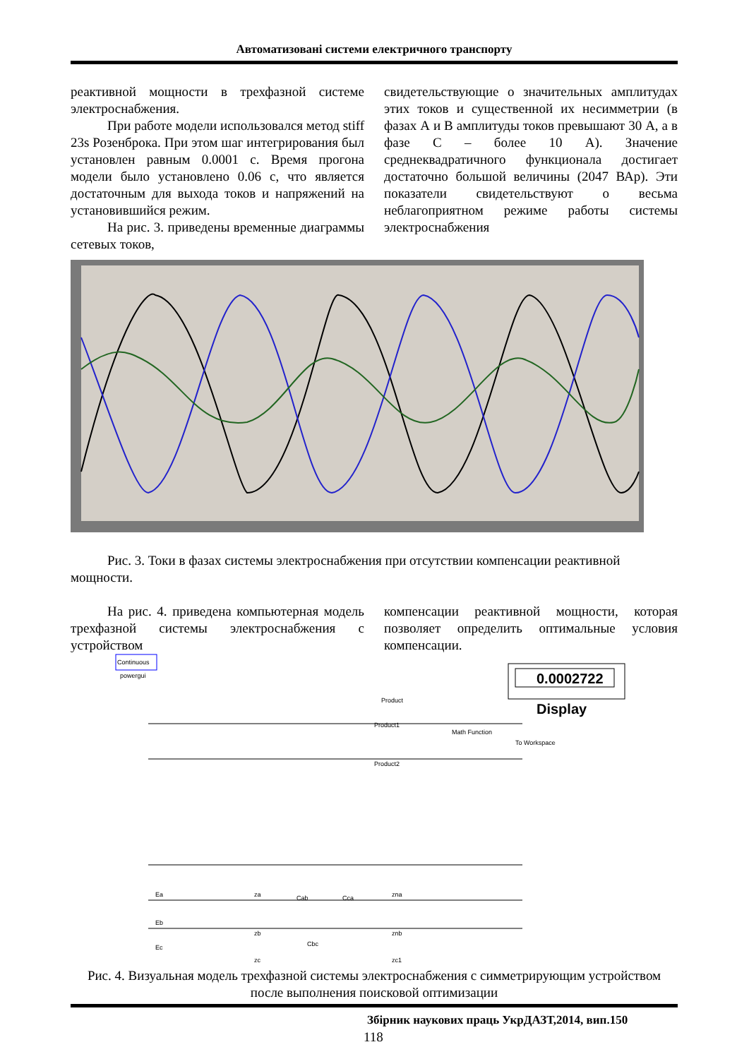Автоматизовані системи електричного транспорту
реактивной мощности в трехфазной системе электроснабжения.
При работе модели использовался метод stiff 23s Розенброка. При этом шаг интегрирования был установлен равным 0.0001 с. Время прогона модели было установлено 0.06 с, что является достаточным для выхода токов и напряжений на установившийся режим.
На рис. 3. приведены временные диаграммы сетевых токов,
свидетельствующие о значительных амплитудах этих токов и существенной их несимметрии (в фазах А и В амплитуды токов превышают 30 А, а в фазе С – более 10 А). Значение среднеквадратичного функционала достигает достаточно большой величины (2047 ВАр). Эти показатели свидетельствуют о весьма неблагоприятном режиме работы системы электроснабжения
Рис. 3. Токи в фазах системы электроснабжения при отсутствии компенсации реактивной мощности.
На рис. 4. приведена компьютерная модель трехфазной системы электроснабжения с устройством
компенсации реактивной мощности, которая позволяет определить оптимальные условия компенсации.
Continuous
powergui
0.0002722
Display
Product
Product1
Product2
Math Function
To Workspace
Ea
Eb
Ec
Cab
Cca
Cbc
za
zb
zc
zna
znb
zc1
Рис. 4. Визуальная модель трехфазной системы электроснабжения с симметрирующим устройством после выполнения поисковой оптимизации
Збірник наукових праць УкрДАЗТ,2014, вип.150
118